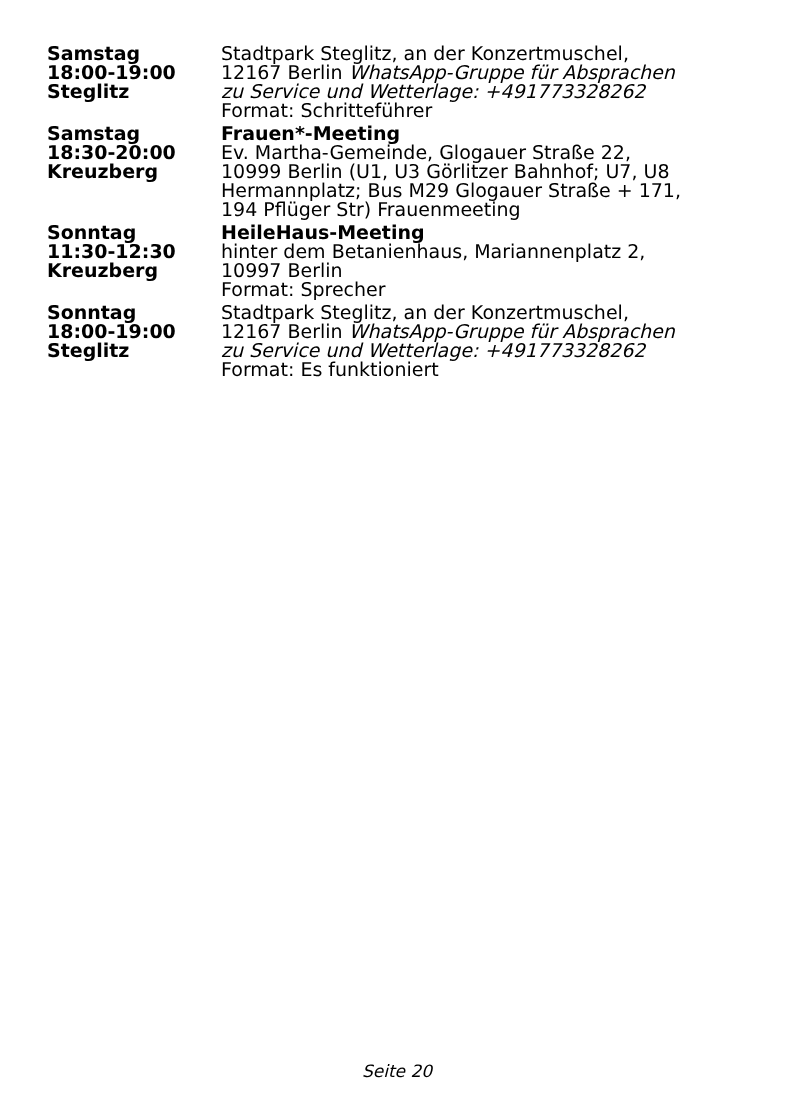| Samstag 18:00-19:00 Steglitz | Stadtpark Steglitz, an der Konzertmuschel, 12167 Berlin WhatsApp-Gruppe für Absprachen zu Service und Wetterlage: +491773328262 Format: Schritteführer |
| Samstag 18:30-20:00 Kreuzberg | Frauen*-Meeting Ev. Martha-Gemeinde, Glogauer Straße 22, 10999 Berlin (U1, U3 Görlitzer Bahnhof; U7, U8 Hermannplatz; Bus M29 Glogauer Straße + 171, 194 Pflüger Str) Frauenmeeting |
| Sonntag 11:30-12:30 Kreuzberg | HeileHaus-Meeting hinter dem Betanienhaus, Mariannenplatz 2, 10997 Berlin Format: Sprecher |
| Sonntag 18:00-19:00 Steglitz | Stadtpark Steglitz, an der Konzertmuschel, 12167 Berlin WhatsApp-Gruppe für Absprachen zu Service und Wetterlage: +491773328262 Format: Es funktioniert |
Seite 20